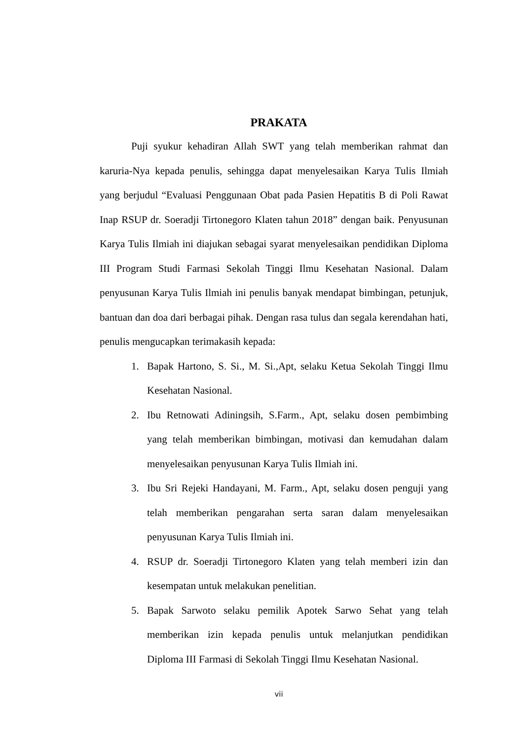PRAKATA
Puji syukur kehadiran Allah SWT yang telah memberikan rahmat dan karuria-Nya kepada penulis, sehingga dapat menyelesaikan Karya Tulis Ilmiah yang berjudul “Evaluasi Penggunaan Obat pada Pasien Hepatitis B di Poli Rawat Inap RSUP dr. Soeradji Tirtonegoro Klaten tahun 2018” dengan baik. Penyusunan Karya Tulis Ilmiah ini diajukan sebagai syarat menyelesaikan pendidikan Diploma III Program Studi Farmasi Sekolah Tinggi Ilmu Kesehatan Nasional. Dalam penyusunan Karya Tulis Ilmiah ini penulis banyak mendapat bimbingan, petunjuk, bantuan dan doa dari berbagai pihak. Dengan rasa tulus dan segala kerendahan hati, penulis mengucapkan terimakasih kepada:
1. Bapak Hartono, S. Si., M. Si.,Apt, selaku Ketua Sekolah Tinggi Ilmu Kesehatan Nasional.
2. Ibu Retnowati Adiningsih, S.Farm., Apt, selaku dosen pembimbing yang telah memberikan bimbingan, motivasi dan kemudahan dalam menyelesaikan penyusunan Karya Tulis Ilmiah ini.
3. Ibu Sri Rejeki Handayani, M. Farm., Apt, selaku dosen penguji yang telah memberikan pengarahan serta saran dalam menyelesaikan penyusunan Karya Tulis Ilmiah ini.
4. RSUP dr. Soeradji Tirtonegoro Klaten yang telah memberi izin dan kesempatan untuk melakukan penelitian.
5. Bapak Sarwoto selaku pemilik Apotek Sarwo Sehat yang telah memberikan izin kepada penulis untuk melanjutkan pendidikan Diploma III Farmasi di Sekolah Tinggi Ilmu Kesehatan Nasional.
vii